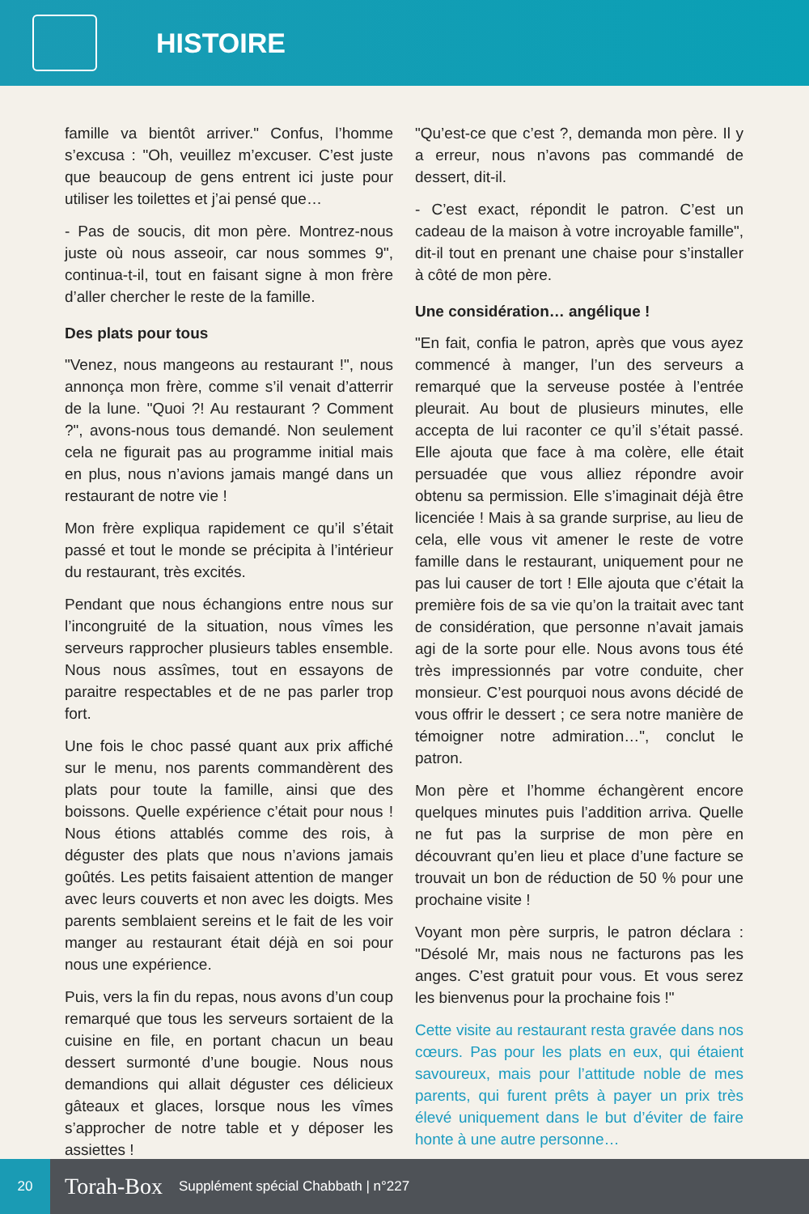HISTOIRE
famille va bientôt arriver." Confus, l’homme s’excusa : "Oh, veuillez m’excuser. C’est juste que beaucoup de gens entrent ici juste pour utiliser les toilettes et j’ai pensé que…
- Pas de soucis, dit mon père. Montrez-nous juste où nous asseoir, car nous sommes 9", continua-t-il, tout en faisant signe à mon frère d’aller chercher le reste de la famille.
Des plats pour tous
"Venez, nous mangeons au restaurant !", nous annonça mon frère, comme s’il venait d’atterrir de la lune. "Quoi ?! Au restaurant ? Comment ?", avons-nous tous demandé. Non seulement cela ne figurait pas au programme initial mais en plus, nous n’avions jamais mangé dans un restaurant de notre vie !
Mon frère expliqua rapidement ce qu’il s’était passé et tout le monde se précipita à l’intérieur du restaurant, très excités.
Pendant que nous échangions entre nous sur l’incongruité de la situation, nous vîmes les serveurs rapprocher plusieurs tables ensemble. Nous nous assîmes, tout en essayons de paraitre respectables et de ne pas parler trop fort.
Une fois le choc passé quant aux prix affiché sur le menu, nos parents commandèrent des plats pour toute la famille, ainsi que des boissons. Quelle expérience c’était pour nous ! Nous étions attablés comme des rois, à déguster des plats que nous n’avions jamais goûtés. Les petits faisaient attention de manger avec leurs couverts et non avec les doigts. Mes parents semblaient sereins et le fait de les voir manger au restaurant était déjà en soi pour nous une expérience.
Puis, vers la fin du repas, nous avons d’un coup remarqué que tous les serveurs sortaient de la cuisine en file, en portant chacun un beau dessert surmonté d’une bougie. Nous nous demandions qui allait déguster ces délicieux gâteaux et glaces, lorsque nous les vîmes s’approcher de notre table et y déposer les assiettes !
"Qu’est-ce que c’est ?, demanda mon père. Il y a erreur, nous n’avons pas commandé de dessert, dit-il.
- C’est exact, répondit le patron. C’est un cadeau de la maison à votre incroyable famille", dit-il tout en prenant une chaise pour s’installer à côté de mon père.
Une considération… angélique !
"En fait, confia le patron, après que vous ayez commencé à manger, l’un des serveurs a remarqué que la serveuse postée à l’entrée pleurait. Au bout de plusieurs minutes, elle accepta de lui raconter ce qu’il s’était passé. Elle ajouta que face à ma colère, elle était persuadée que vous alliez répondre avoir obtenu sa permission. Elle s’imaginait déjà être licenciée ! Mais à sa grande surprise, au lieu de cela, elle vous vit amener le reste de votre famille dans le restaurant, uniquement pour ne pas lui causer de tort ! Elle ajouta que c’était la première fois de sa vie qu’on la traitait avec tant de considération, que personne n’avait jamais agi de la sorte pour elle. Nous avons tous été très impressionnés par votre conduite, cher monsieur. C’est pourquoi nous avons décidé de vous offrir le dessert ; ce sera notre manière de témoigner notre admiration…", conclut le patron.
Mon père et l’homme échangèrent encore quelques minutes puis l’addition arriva. Quelle ne fut pas la surprise de mon père en découvrant qu’en lieu et place d’une facture se trouvait un bon de réduction de 50 % pour une prochaine visite !
Voyant mon père surpris, le patron déclara : "Désolé Mr, mais nous ne facturons pas les anges. C’est gratuit pour vous. Et vous serez les bienvenus pour la prochaine fois !"
Cette visite au restaurant resta gravée dans nos cœurs. Pas pour les plats en eux, qui étaient savoureux, mais pour l’attitude noble de mes parents, qui furent prêts à payer un prix très élevé uniquement dans le but d’éviter de faire honte à une autre personne…
20
Torah-Box Supplément spécial Chabbath | n°227